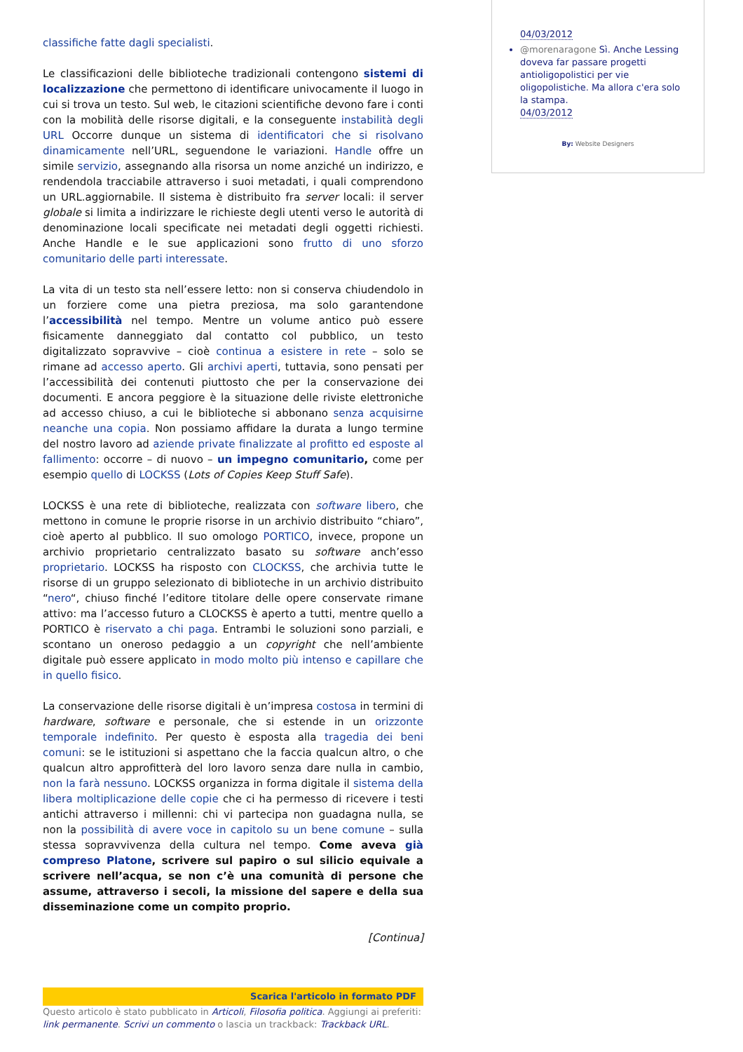classifiche fatte dagli specialisti.
Le classificazioni delle biblioteche tradizionali contengono sistemi di localizzazione che permettono di identificare univocamente il luogo in cui si trova un testo. Sul web, le citazioni scientifiche devono fare i conti con la mobilità delle risorse digitali, e la conseguente instabilità degli URL Occorre dunque un sistema di identificatori che si risolvano dinamicamente nell’URL, seguendone le variazioni. Handle offre un simile servizio, assegnando alla risorsa un nome anziché un indirizzo, e rendendola tracciabile attraverso i suoi metadati, i quali comprendono un URL.aggiornabile. Il sistema è distribuito fra server locali: il server globale si limita a indirizzare le richieste degli utenti verso le autorità di denominazione locali specificate nei metadati degli oggetti richiesti. Anche Handle e le sue applicazioni sono frutto di uno sforzo comunitario delle parti interessate.
La vita di un testo sta nell’essere letto: non si conserva chiudendolo in un forziere come una pietra preziosa, ma solo garantendone l’accessibilità nel tempo. Mentre un volume antico può essere fisicamente danneggiato dal contatto col pubblico, un testo digitalizzato sopravvive – cioè continua a esistere in rete – solo se rimane ad accesso aperto. Gli archivi aperti, tuttavia, sono pensati per l’accessibilità dei contenuti piuttosto che per la conservazione dei documenti. E ancora peggiore è la situazione delle riviste elettroniche ad accesso chiuso, a cui le biblioteche si abbonano senza acquisirne neanche una copia. Non possiamo affidare la durata a lungo termine del nostro lavoro ad aziende private finalizzate al profitto ed esposte al fallimento: occorre – di nuovo – un impegno comunitario, come per esempio quello di LOCKSS (Lots of Copies Keep Stuff Safe).
LOCKSS è una rete di biblioteche, realizzata con software libero, che mettono in comune le proprie risorse in un archivio distribuito “chiaro”, cioè aperto al pubblico. Il suo omologo PORTICO, invece, propone un archivio proprietario centralizzato basato su software anch’esso proprietario. LOCKSS ha risposto con CLOCKSS, che archivia tutte le risorse di un gruppo selezionato di biblioteche in un archivio distribuito “nero“, chiuso finché l’editore titolare delle opere conservate rimane attivo: ma l’accesso futuro a CLOCKSS è aperto a tutti, mentre quello a PORTICO è riservato a chi paga. Entrambi le soluzioni sono parziali, e scontano un oneroso pedaggio a un copyright che nell’ambiente digitale può essere applicato in modo molto più intenso e capillare che in quello fisico.
La conservazione delle risorse digitali è un’impresa costosa in termini di hardware, software e personale, che si estende in un orizzonte temporale indefinito. Per questo è esposta alla tragedia dei beni comuni: se le istituzioni si aspettano che la faccia qualcun altro, o che qualcun altro approfitterà del loro lavoro senza dare nulla in cambio, non la farà nessuno. LOCKSS organizza in forma digitale il sistema della libera moltiplicazione delle copie che ci ha permesso di ricevere i testi antichi attraverso i millenni: chi vi partecipa non guadagna nulla, se non la possibilità di avere voce in capitolo su un bene comune – sulla stessa sopravvivenza della cultura nel tempo. Come aveva già compreso Platone, scrivere sul papiro o sul silicio equivale a scrivere nell’acqua, se non c’è una comunità di persone che assume, attraverso i secoli, la missione del sapere e della sua disseminazione come un compito proprio.
[Continua]
Scarica l'articolo in formato PDF
Questo articolo è stato pubblicato in Articoli, Filosofia politica. Aggiungi ai preferiti: link permanente. Scrivi un commento o lascia un trackback: Trackback URL.
04/03/2012
@morenaragone Sì. Anche Lessing doveva far passare progetti antioligopolistici per vie oligopolistiche. Ma allora c'era solo la stampa.
04/03/2012
By: Website Designers